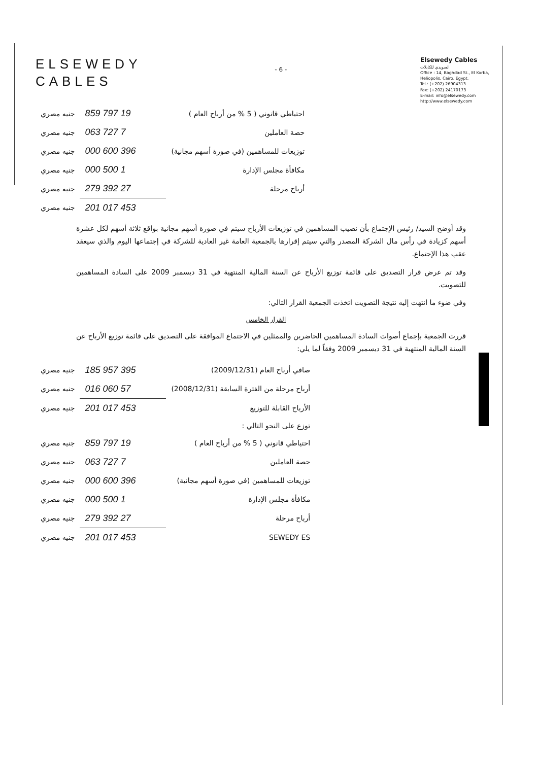ELSEWEDY
CABLES
- 6 -
Elsewedy Cables
السويدي للكابلات
Office : 14, Baghdad St., El Korba, Heliopolis, Cairo, Egypt.
Tel.: (+202) 26904313
Fax: (+202) 24170173
E-mail: info@elsewedy.com
http://www.elsewedy.com
| احتياطي قانوني ( 5 % من أرباح العام ) | 19 797 859 | جنيه مصري |
| حصة العاملين | 7 727 063 | جنيه مصري |
| توزيعات للمساهمين (في صورة أسهم مجانية) | 396 600 000 | جنيه مصري |
| مكافأة مجلس الإدارة | 1 500 000 | جنيه مصري |
| أرباح مرحلة | 27 392 279 | جنيه مصري |
| | 453 017 201 | جنيه مصري |
وقد أوضح السيد/ رئيس الإجتماع بأن نصيب المساهمين في توزيعات الأرباح سيتم في صورة أسهم مجانية بواقع ثلاثة أسهم لكل عشرة أسهم كزيادة في رأس مال الشركة المصدر والتي سيتم إقرارها بالجمعية العامة غير العادية للشركة في إجتماعها اليوم والذي سيعقد عقب هذا الإجتماع.
وقد تم عرض قرار التصديق على قائمة توزيع الأرباح عن السنة المالية المنتهية في 31 ديسمبر 2009 على السادة المساهمين للتصويت.
وفي ضوء ما انتهت إليه نتيجة التصويت اتخذت الجمعية القرار التالي:
القرار الخامس
قررت الجمعية بإجماع أصوات السادة المساهمين الحاضرين والممثلين في الاجتماع الموافقة على التصديق على قائمة توزيع الأرباح عن السنة المالية المنتهية في 31 ديسمبر 2009 وفقاً لما يلي:
| صافي أرباح العام (2009/12/31) | 395 957 185 | جنيه مصري |
| أرباح مرحلة من الفترة السابقة (2008/12/31) | 57 060 016 | جنيه مصري |
| الأرباح القابلة للتوزيع | 453 017 201 | جنيه مصري |
| توزع على النحو التالي : | | |
| احتياطي قانوني ( 5 % من أرباح العام ) | 19 797 859 | جنيه مصري |
| حصة العاملين | 7 727 063 | جنيه مصري |
| توزيعات للمساهمين (في صورة أسهم مجانية) | 396 600 000 | جنيه مصري |
| مكافأة مجلس الإدارة | 1 500 000 | جنيه مصري |
| أرباح مرحلة | 27 392 279 | جنيه مصري |
| SEWEDY ES | 453 017 201 | جنيه مصري |